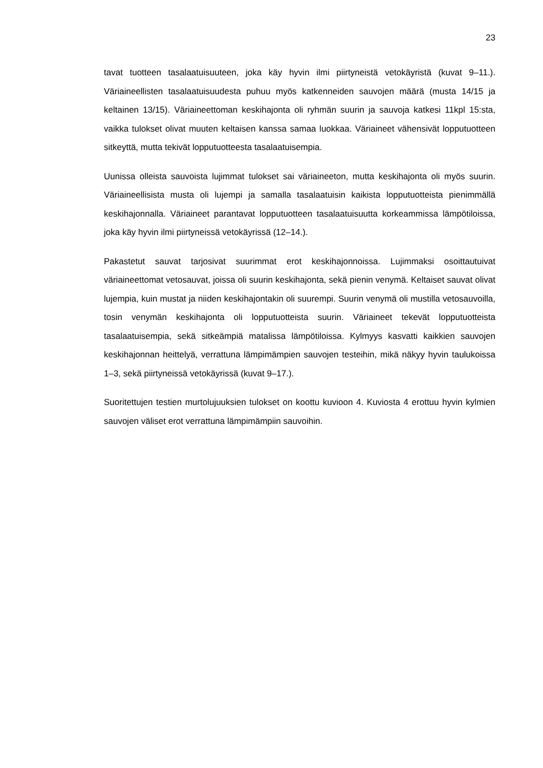23
tavat tuotteen tasalaatuisuuteen, joka käy hyvin ilmi piirtyneistä vetokäyristä (kuvat 9–11.). Väriaineellisten tasalaatuisuudesta puhuu myös katkenneiden sauvojen määrä (musta 14/15 ja keltainen 13/15). Väriaineettoman keskihajonta oli ryhmän suurin ja sauvoja katkesi 11kpl 15:sta, vaikka tulokset olivat muuten keltaisen kanssa samaa luokkaa. Väriaineet vähensivät lopputuotteen sitkeyttä, mutta tekivät lopputuotteesta tasalaatuisempia.
Uunissa olleista sauvoista lujimmat tulokset sai väriaineeton, mutta keskihajonta oli myös suurin. Väriaineellisista musta oli lujempi ja samalla tasalaatuisin kaikista lopputuotteista pienimmällä keskihajonnalla. Väriaineet parantavat lopputuotteen tasalaatuisuutta korkeammissa lämpötiloissa, joka käy hyvin ilmi piirtyneissä vetokäyrissä (12–14.).
Pakastetut sauvat tarjosivat suurimmat erot keskihajonnoissa. Lujimmaksi osoittautuivat väriaineettomat vetosauvat, joissa oli suurin keskihajonta, sekä pienin venymä. Keltaiset sauvat olivat lujempia, kuin mustat ja niiden keskihajontakin oli suurempi. Suurin venymä oli mustilla vetosauvoilla, tosin venymän keskihajonta oli lopputuotteista suurin. Väriaineet tekevät lopputuotteista tasalaatuisempia, sekä sitkeämpiä matalissa lämpötiloissa. Kylmyys kasvatti kaikkien sauvojen keskihajonnan heittelyä, verrattuna lämpimämpien sauvojen testeihin, mikä näkyy hyvin taulukoissa 1–3, sekä piirtyneissä vetokäyrissä (kuvat 9–17.).
Suoritettujen testien murtolujuuksien tulokset on koottu kuvioon 4. Kuviosta 4 erottuu hyvin kylmien sauvojen väliset erot verrattuna lämpimämpiin sauvoihin.